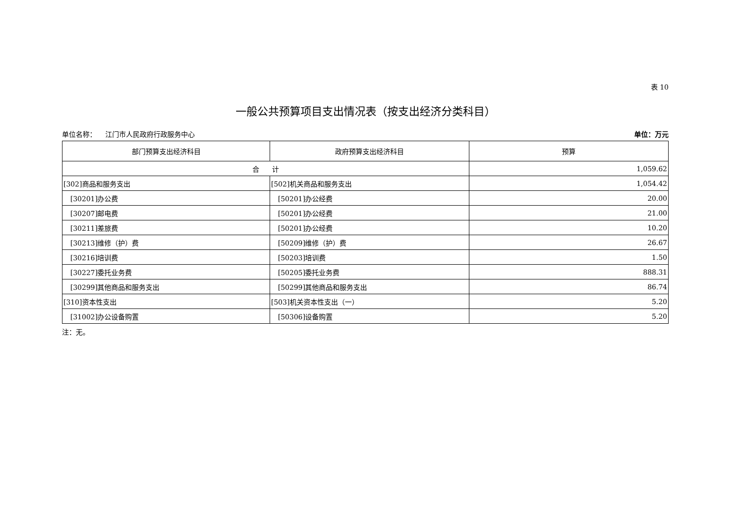表 10
一般公共预算项目支出情况表（按支出经济分类科目）
单位名称： 江门市人民政府行政服务中心 单位：万元
| 部门预算支出经济科目 | 政府预算支出经济科目 | 预算 |
| --- | --- | --- |
| 合 计 | | 1,059.62 |
| [302]商品和服务支出 | [502]机关商品和服务支出 | 1,054.42 |
| [30201]办公费 | [50201]办公经费 | 20.00 |
| [30207]邮电费 | [50201]办公经费 | 21.00 |
| [30211]差旅费 | [50201]办公经费 | 10.20 |
| [30213]维修（护）费 | [50209]维修（护）费 | 26.67 |
| [30216]培训费 | [50203]培训费 | 1.50 |
| [30227]委托业务费 | [50205]委托业务费 | 888.31 |
| [30299]其他商品和服务支出 | [50299]其他商品和服务支出 | 86.74 |
| [310]资本性支出 | [503]机关资本性支出（一） | 5.20 |
| [31002]办公设备购置 | [50306]设备购置 | 5.20 |
注：无。